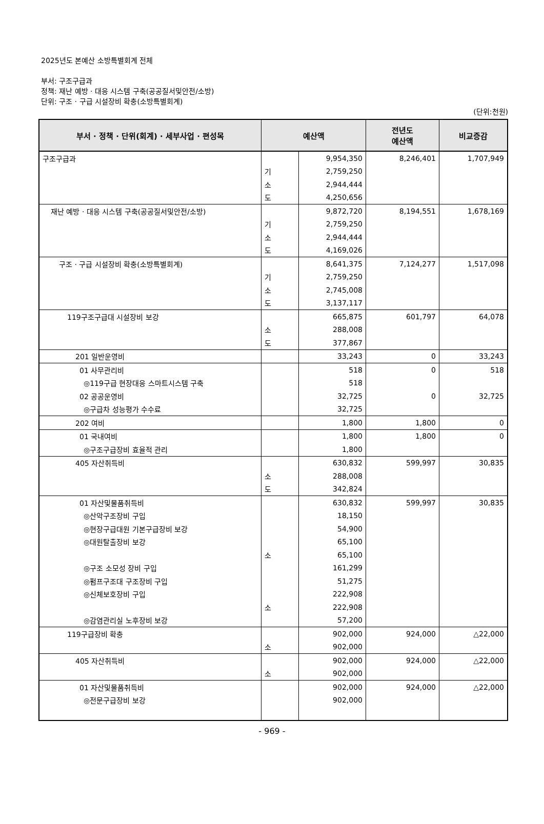2025년도 본예산 소방특별회계 전체
부서: 구조구급과
정책: 재난 예방 · 대응 시스템 구축(공공질서및안전/소방)
단위: 구조 · 구급 시설장비 확충(소방특별회계)
(단위:천원)
| 부서 · 정책 · 단위(회계) · 세부사업 · 편성목 | 예산액 | | 전년도 예산액 | 비교증감 |
| --- | --- | --- | --- | --- |
| 구조구급과 | | 9,954,350 | 8,246,401 | 1,707,949 |
| | 기 | 2,759,250 | | |
| | 소 | 2,944,444 | | |
| | 도 | 4,250,656 | | |
| 재난 예방 · 대응 시스템 구축(공공질서및안전/소방) | | 9,872,720 | 8,194,551 | 1,678,169 |
| | 기 | 2,759,250 | | |
| | 소 | 2,944,444 | | |
| | 도 | 4,169,026 | | |
| 구조 · 구급 시설장비 확충(소방특별회계) | | 8,641,375 | 7,124,277 | 1,517,098 |
| | 기 | 2,759,250 | | |
| | 소 | 2,745,008 | | |
| | 도 | 3,137,117 | | |
| 119구조구급대 시설장비 보강 | | 665,875 | 601,797 | 64,078 |
| | 소 | 288,008 | | |
| | 도 | 377,867 | | |
| 201 일반운영비 | | 33,243 | 0 | 33,243 |
| 01 사무관리비 | | 518 | 0 | 518 |
| ◎119구급 현장대응 스마트시스템 구축 | | 518 | | |
| 02 공공운영비 | | 32,725 | 0 | 32,725 |
| ◎구급차 성능평가 수수료 | | 32,725 | | |
| 202 여비 | | 1,800 | 1,800 | 0 |
| 01 국내여비 | | 1,800 | 1,800 | 0 |
| ◎구조구급장비 효율적 관리 | | 1,800 | | |
| 405 자산취득비 | | 630,832 | 599,997 | 30,835 |
| | 소 | 288,008 | | |
| | 도 | 342,824 | | |
| 01 자산및물품취득비 | | 630,832 | 599,997 | 30,835 |
| ◎산악구조장비 구입 | | 18,150 | | |
| ◎현장구급대원 기본구급장비 보강 | | 54,900 | | |
| ◎대원탈출장비 보강 | | 65,100 | | |
| | 소 | 65,100 | | |
| ◎구조 소모성 장비 구입 | | 161,299 | | |
| ◎펌프구조대 구조장비 구입 | | 51,275 | | |
| ◎신체보호장비 구입 | | 222,908 | | |
| | 소 | 222,908 | | |
| ◎감염관리실 노후장비 보강 | | 57,200 | | |
| 119구급장비 확충 | | 902,000 | 924,000 | △22,000 |
| | 소 | 902,000 | | |
| 405 자산취득비 | | 902,000 | 924,000 | △22,000 |
| | 소 | 902,000 | | |
| 01 자산및물품취득비 | | 902,000 | 924,000 | △22,000 |
| ◎전문구급장비 보강 | | 902,000 | | |
- 969 -